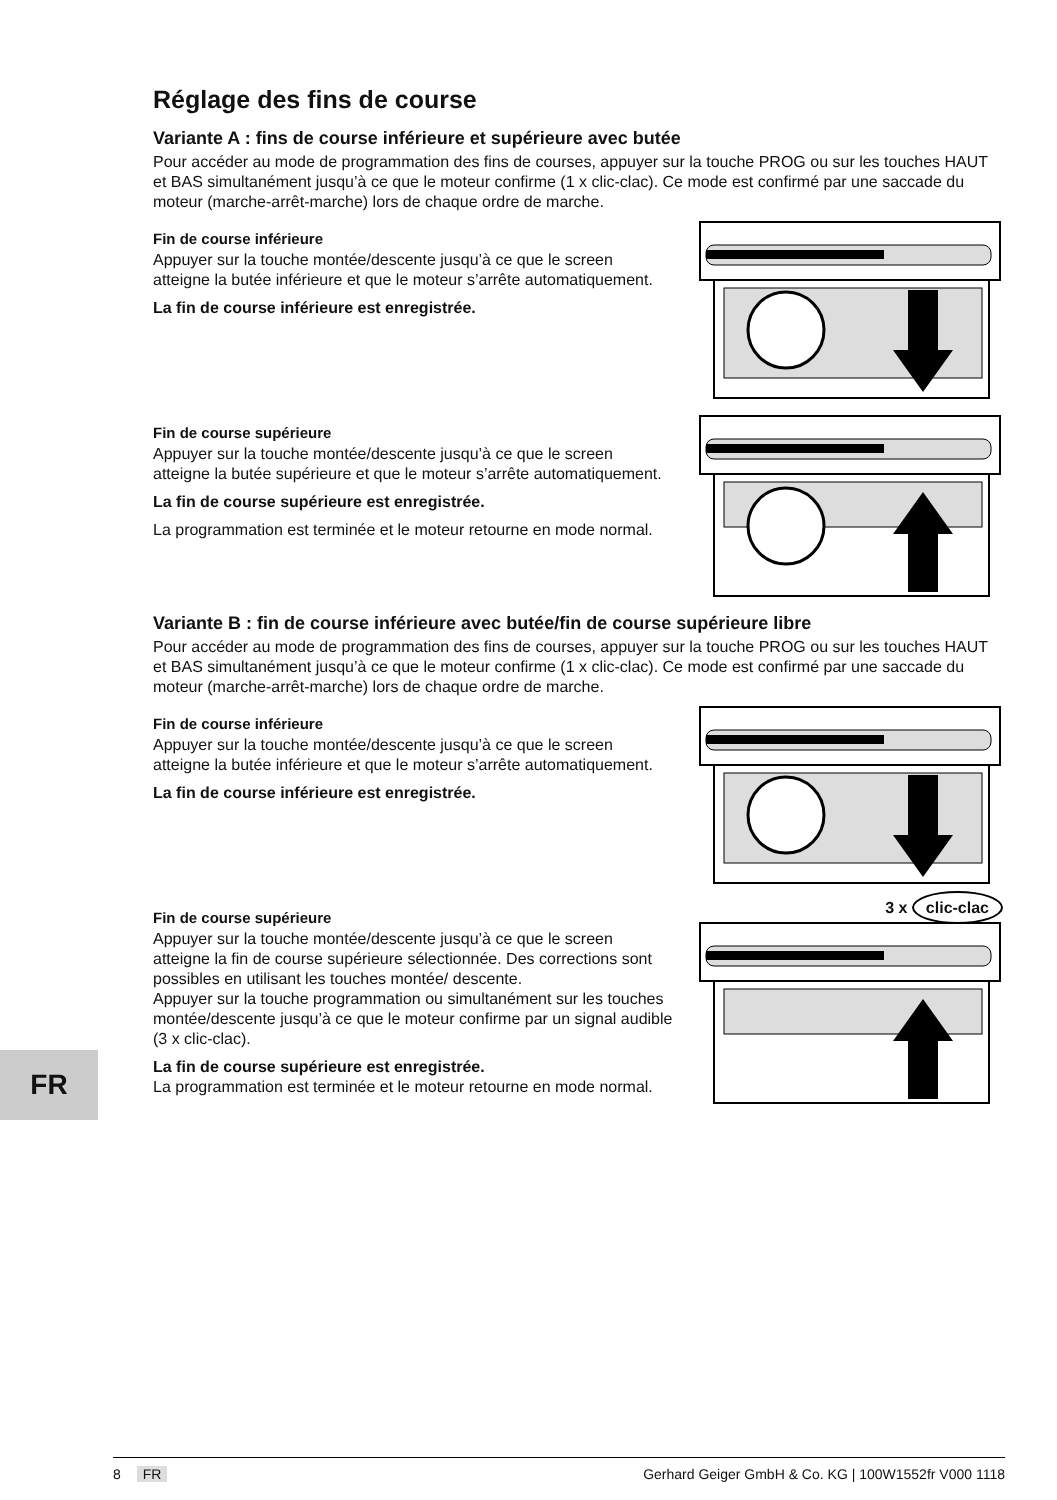Réglage des fins de course
Variante A : fins de course inférieure et supérieure avec butée
Pour accéder au mode de programmation des fins de courses, appuyer sur la touche PROG ou sur les touches HAUT et BAS simultanément jusqu’à ce que le moteur confirme (1 x clic-clac). Ce mode est confirmé par une saccade du moteur (marche-arrêt-marche) lors de chaque ordre de marche.
Fin de course inférieure
Appuyer sur la touche montée/descente jusqu’à ce que le screen atteigne la butée inférieure et que le moteur s’arrête automatiquement.
La fin de course inférieure est enregistrée.
Fin de course supérieure
Appuyer sur la touche montée/descente jusqu’à ce que le screen atteigne la butée supérieure et que le moteur s’arrête automatiquement.
La fin de course supérieure est enregistrée.
La programmation est terminée et le moteur retourne en mode normal.
Variante B : fin de course inférieure avec butée/fin de course supérieure libre
Pour accéder au mode de programmation des fins de courses, appuyer sur la touche PROG ou sur les touches HAUT et BAS simultanément jusqu’à ce que le moteur confirme (1 x clic-clac). Ce mode est confirmé par une saccade du moteur (marche-arrêt-marche) lors de chaque ordre de marche.
Fin de course inférieure
Appuyer sur la touche montée/descente jusqu’à ce que le screen atteigne la butée inférieure et que le moteur s’arrête automatiquement.
La fin de course inférieure est enregistrée.
Fin de course supérieure
Appuyer sur la touche montée/descente jusqu’à ce que le screen atteigne la fin de course supérieure sélectionnée. Des corrections sont possibles en utilisant les touches montée/ descente.
Appuyer sur la touche programmation ou simultanément sur les touches montée/descente jusqu’à ce que le moteur confirme par un signal audible (3 x clic-clac).
La fin de course supérieure est enregistrée.
La programmation est terminée et le moteur retourne en mode normal.
3 x clic-clac
FR
8 FR Gerhard Geiger GmbH & Co. KG | 100W1552fr V000 1118